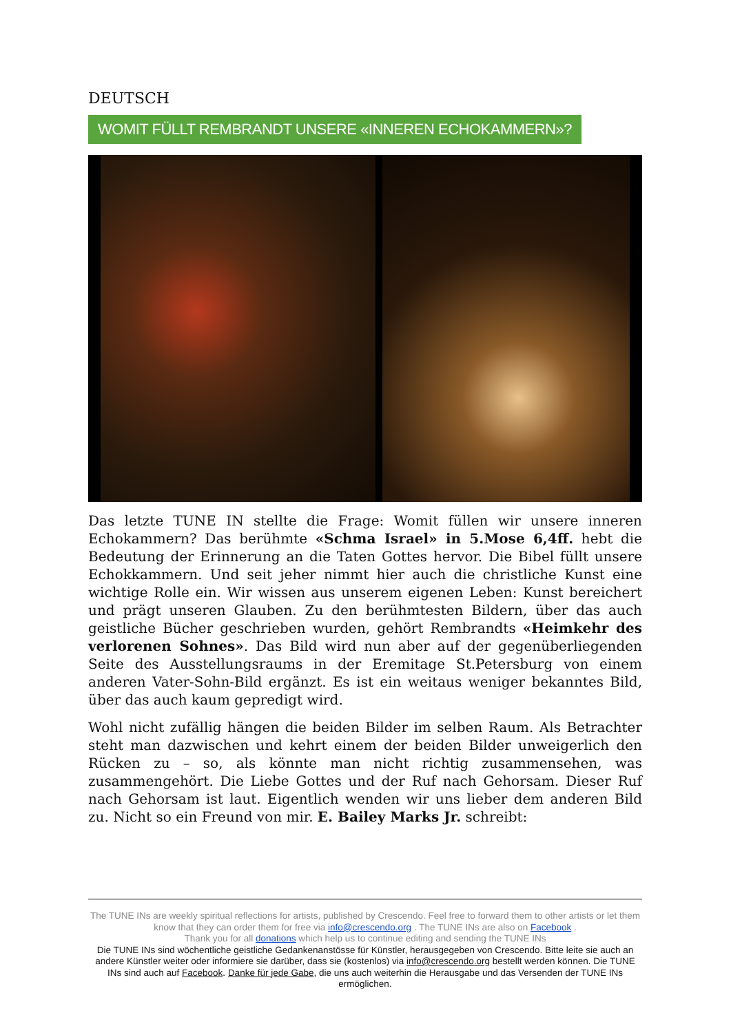DEUTSCH
WOMIT FÜLLT REMBRANDT UNSERE «INNEREN ECHOKAMMERN»?
Das letzte TUNE IN stellte die Frage: Womit füllen wir unsere inneren Echokammern? Das berühmte «Schma Israel» in 5.Mose 6,4ff. hebt die Bedeutung der Erinnerung an die Taten Gottes hervor. Die Bibel füllt unsere Echokkammern. Und seit jeher nimmt hier auch die christliche Kunst eine wichtige Rolle ein. Wir wissen aus unserem eigenen Leben: Kunst bereichert und prägt unseren Glauben. Zu den berühmtesten Bildern, über das auch geistliche Bücher geschrieben wurden, gehört Rembrandts «Heimkehr des verlorenen Sohnes». Das Bild wird nun aber auf der gegenüberliegenden Seite des Ausstellungsraums in der Eremitage St.Petersburg von einem anderen Vater-Sohn-Bild ergänzt. Es ist ein weitaus weniger bekanntes Bild, über das auch kaum gepredigt wird.
Wohl nicht zufällig hängen die beiden Bilder im selben Raum. Als Betrachter steht man dazwischen und kehrt einem der beiden Bilder unweigerlich den Rücken zu – so, als könnte man nicht richtig zusammensehen, was zusammengehört. Die Liebe Gottes und der Ruf nach Gehorsam. Dieser Ruf nach Gehorsam ist laut. Eigentlich wenden wir uns lieber dem anderen Bild zu. Nicht so ein Freund von mir. E. Bailey Marks Jr. schreibt:
The TUNE INs are weekly spiritual reflections for artists, published by Crescendo. Feel free to forward them to other artists or let them know that they can order them for free via info@crescendo.org . The TUNE INs are also on Facebook .
Thank you for all donations which help us to continue editing and sending the TUNE INs
Die TUNE INs sind wöchentliche geistliche Gedankenanstösse für Künstler, herausgegeben von Crescendo. Bitte leite sie auch an andere Künstler weiter oder informiere sie darüber, dass sie (kostenlos) via info@crescendo.org bestellt werden können. Die TUNE INs sind auch auf Facebook. Danke für jede Gabe, die uns auch weiterhin die Herausgabe und das Versenden der TUNE INs ermöglichen.